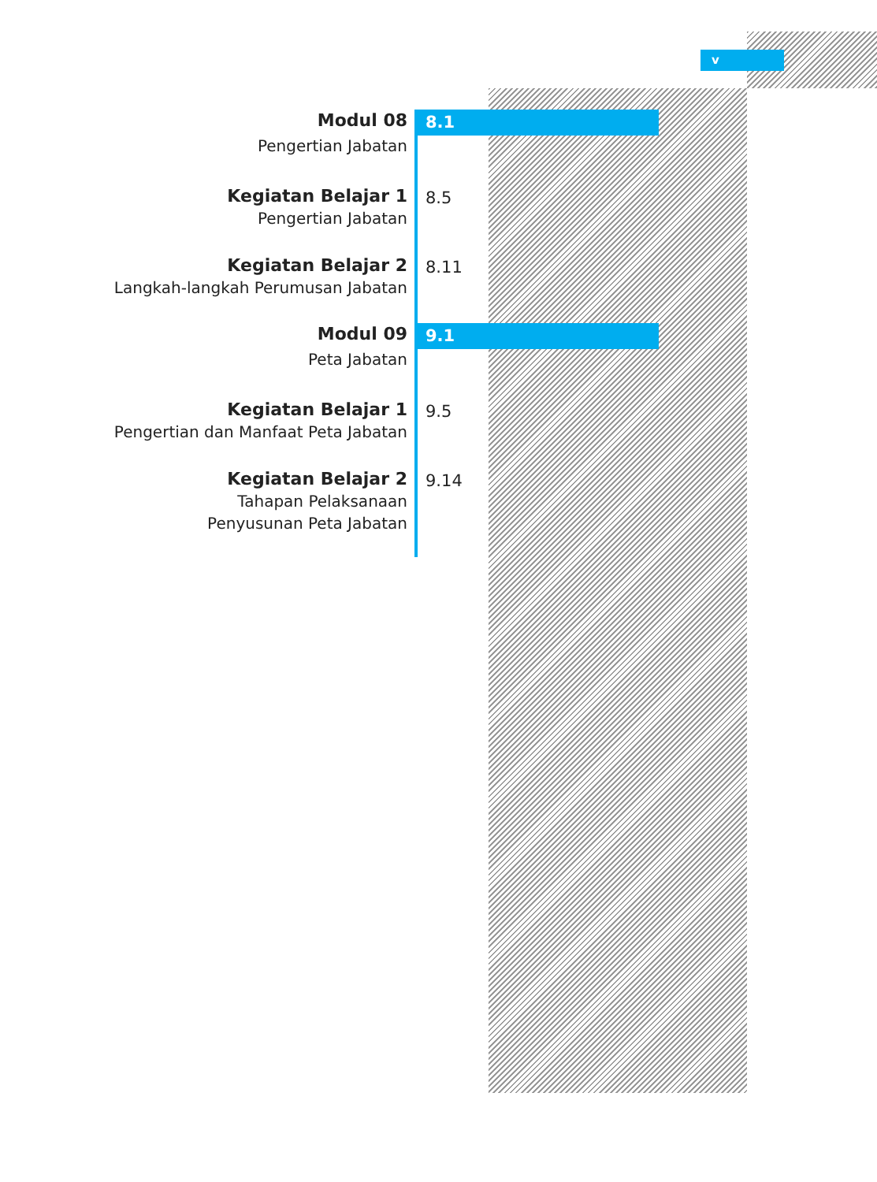v
Modul 08
Pengertian Jabatan
8.1
Kegiatan Belajar 1
Pengertian Jabatan
8.5
Kegiatan Belajar 2
Langkah-langkah Perumusan Jabatan
8.11
Modul 09
Peta Jabatan
9.1
Kegiatan Belajar 1
Pengertian dan Manfaat Peta Jabatan
9.5
Kegiatan Belajar 2
Tahapan Pelaksanaan
Penyusunan Peta Jabatan
9.14